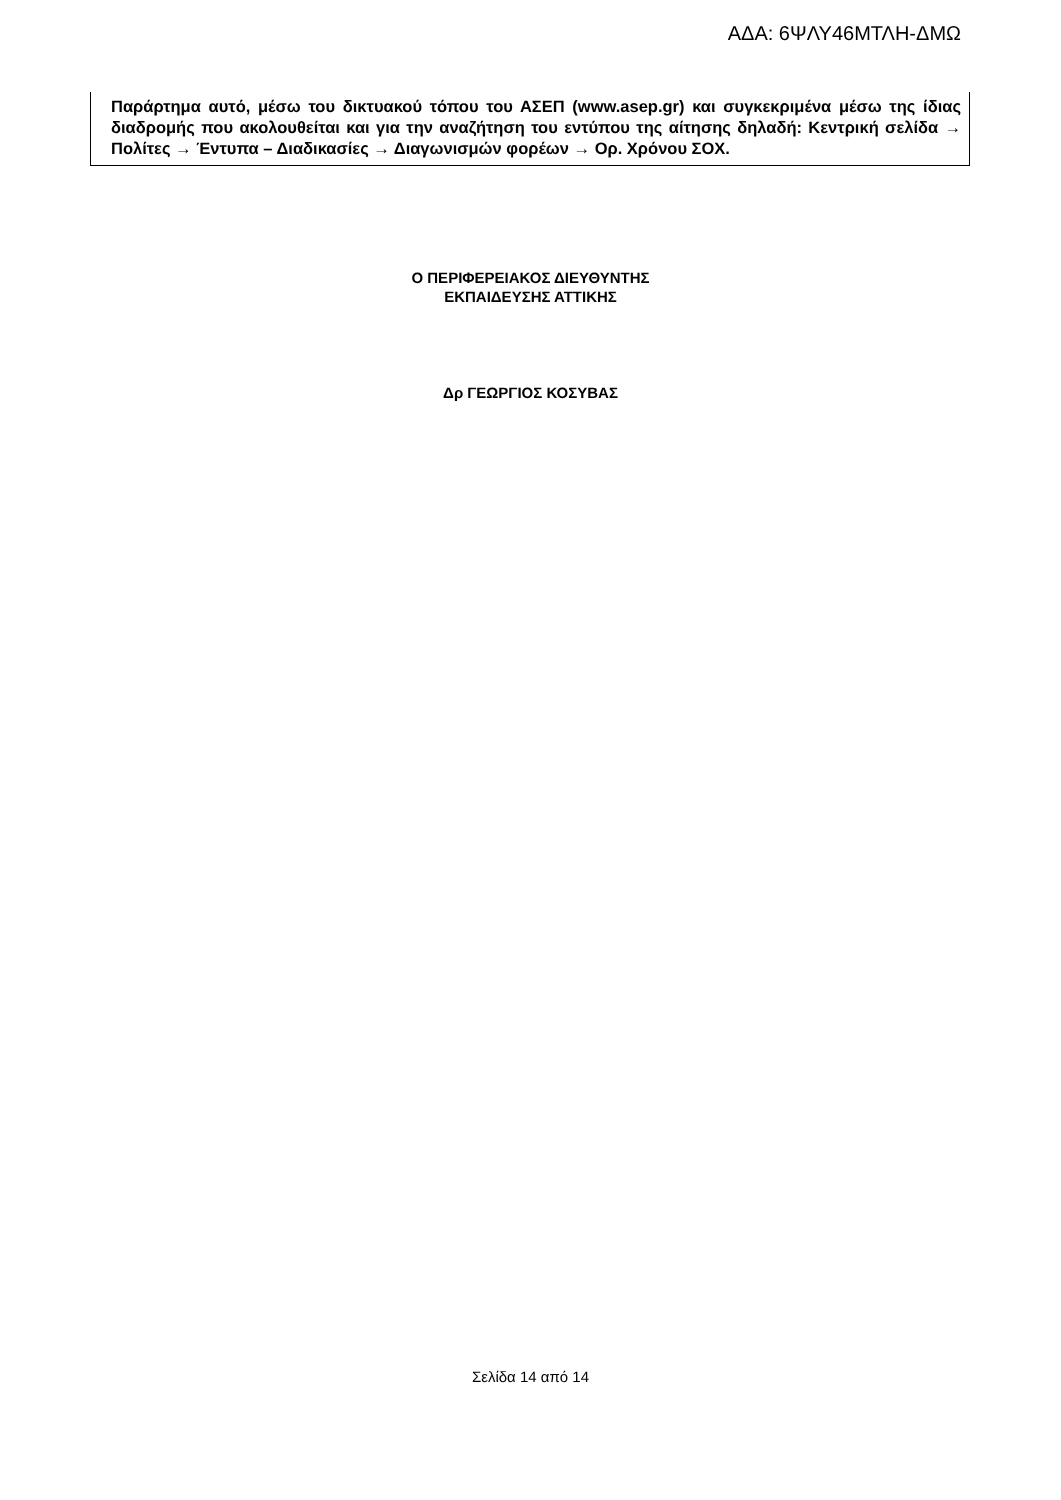ΑΔΑ: 6ΨΛΥ46ΜΤΛΗ-ΔΜΩ
Παράρτημα αυτό, μέσω του δικτυακού τόπου του ΑΣΕΠ (www.asep.gr) και συγκεκριμένα μέσω της ίδιας διαδρομής που ακολουθείται και για την αναζήτηση του εντύπου της αίτησης δηλαδή: Κεντρική σελίδα → Πολίτες → Έντυπα – Διαδικασίες → Διαγωνισμών φορέων → Ορ. Χρόνου ΣΟΧ.
Ο ΠΕΡΙΦΕΡΕΙΑΚΟΣ ΔΙΕΥΘΥΝΤΗΣ
ΕΚΠΑΙΔΕΥΣΗΣ ΑΤΤΙΚΗΣ
Δρ ΓΕΩΡΓΙΟΣ ΚΟΣΥΒΑΣ
Σελίδα 14 από 14